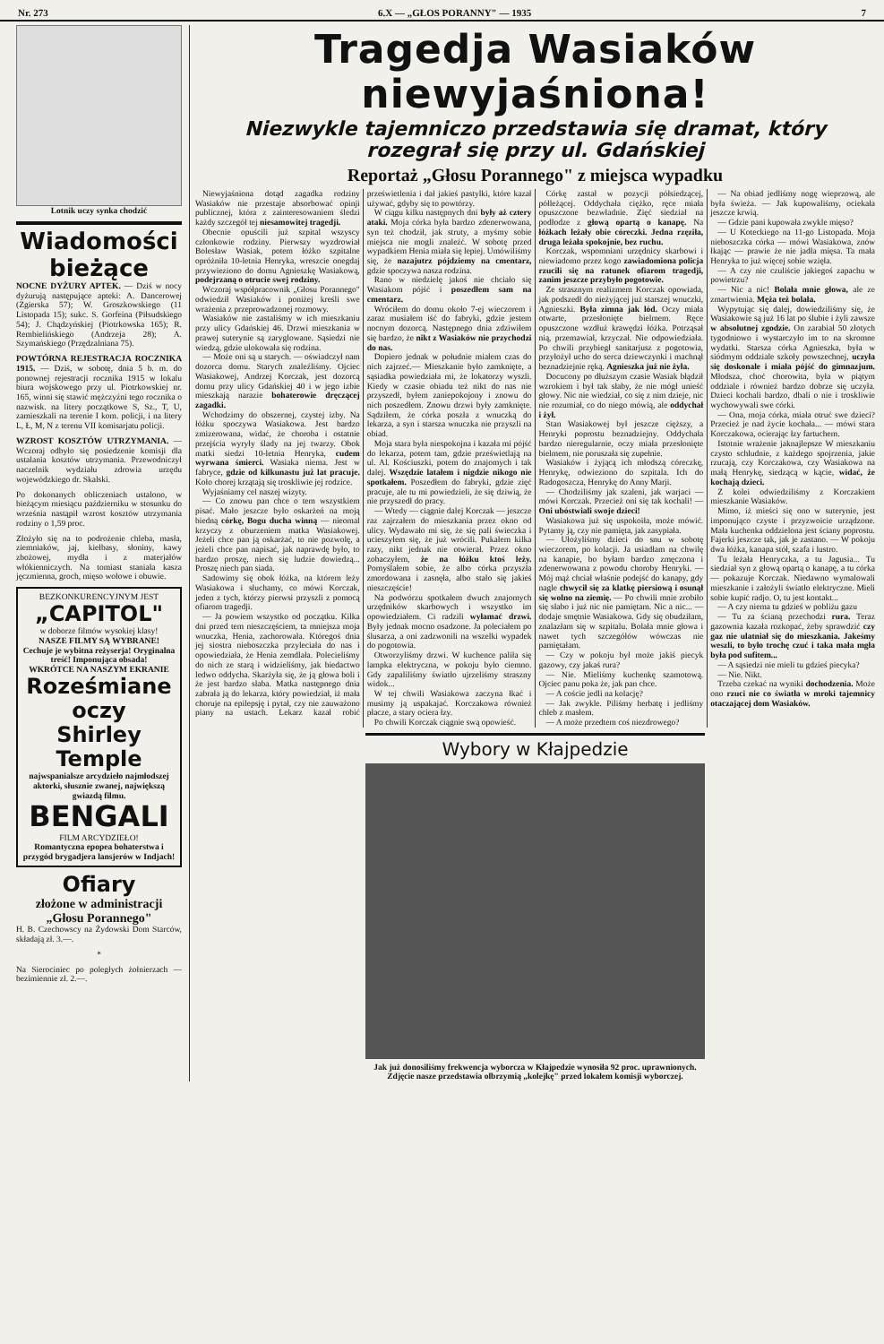Nr. 273 6.X — „GŁOS PORANNY" — 1935 7
Lotnik uczy synka chodzić
Wiadomości bieżące
NOCNE DYŻURY APTEK. — Dziś w nocy dyżurują następujące apteki: A. Dancerowej (Zgierska 57); W. Groszkowskiego (11 Listopada 15); sukc. S. Gorfeina (Piłsudskiego 54); J. Chądzyńskiej (Piotrkowska 165); R. Rembielińskiego (Andrzeja 28); A. Szymańskiego (Przędzalniana 75).
POWTÓRNA REJESTRACJA ROCZNIKA 1915. — Dziś, w sobotę, dnia 5 b. m. do ponownej rejestracji rocznika 1915 w lokalu biura wojskowego przy ul. Piotrkowskiej nr. 165, winni się stawić mężczyźni tego rocznika o nazwisk. na litery początkowe S, Sz., T, U, zamieszkali na terenie I kom. policji, i na litery L, Ł, M, N z terenu VII komisarjatu policji.
WZROST KOSZTÓW UTRZYMANIA. — Wczoraj odbyło się posiedzenie komisji dla ustalania kosztów utrzymania. Przewodniczył naczelnik wydziału zdrowia urzędu wojewódzkiego dr. Skalski.
Po dokonanych obliczeniach ustalono, w bieżącym miesiącu październiku w stosunku do września nastąpił wzrost kosztów utrzymania rodziny o 1,59 proc.
Złożyło się na to podrożenie chleba, masła, ziemniaków, jaj, kiełbasy, słoniny, kawy zbożowej, mydła i z materjałów włókienniczych. Na tomiast staniała kasza jęczmienna, groch, mięso wołowe i obuwie.
BEZKONKURENCYJNYM JEST
„CAPITOL"
w doborze filmów wysokiej klasy!
NASZE FILMY SĄ WYBRANE!
Cechuje je wybitna reżyserja! Oryginalna treść! Imponująca obsada!
WKRÓTCE NA NASZYM EKRANIE
Roześmiane oczy
Shirley Temple
najwspanialsze arcydzieło najmłodszej aktorki, słusznie zwanej, największą gwiazdą filmu.
BENGALI
FILM ARCYDZIEŁO!
Romantyczna epopea bohaterstwa i przygód brygadjera lansjerów w Indjach!
Ofiary
złożone w administracji „Głosu Porannego"
H. B. Czechowscy na Żydowski Dom Starców, składają zł. 3.—.
*
Na Sierociniec po poległych żołnierzach — bezimiennie zł. 2.—.
Tragedja Wasiaków niewyjaśniona!
Niezwykle tajemniczo przedstawia się dramat, który rozegrał się przy ul. Gdańskiej
Reportaż „Głosu Porannego" z miejsca wypadku
Niewyjaśniona dotąd zagadka rodziny Wasiaków nie przestaje absorbować opinji publicznej, która z zainteresowaniem śledzi każdy szczegół tej niesamowitej tragedji.
Obecnie opuścili już szpital wszyscy członkowie rodziny. Pierwszy wyzdrowiał Bolesław Wasiak, potem łóżko szpitalne opróżniła 10-letnia Henryka, wreszcie onegdaj przywieziono do domu Agnieszkę Wasiakową, podejrzaną o otrucie swej rodziny.
Wczoraj współpracownik „Głosu Porannego" odwiedził Wasiaków i poniżej kreśli swe wrażenia z przeprowadzonej rozmowy.
Wasiaków nie zastaliśmy w ich mieszkaniu przy ulicy Gdańskiej 46. Drzwi mieszkania w prawej suterynie są zaryglowane. Sąsiedzi nie wiedzą, gdzie ulokowała się rodzina.
— Może oni są u starych. — oświadczył nam dozorca domu. Starych znaleźliśmy. Ojciec Wasiakowej, Andrzej Korczak, jest dozorcą domu przy ulicy Gdańskiej 40 i w jego izbie mieszkają narazie bohaterowie dręczącej zagadki.
Wchodzimy do obszernej, czystej izby. Na łóżku spoczywa Wasiakowa. Jest bardzo zmizerowana, widać, że choroba i ostatnie przejścia wyryły ślady na jej twarzy. Obok matki siedzi 10-letnia Henryka, cudem wyrwana śmierci. Wasiaka niema. Jest w fabryce, gdzie od kilkunastu już lat pracuje. Koło chorej krzątają się troskliwie jej rodzice.
Wyjaśniamy cel naszej wizyty.
— Co znowu pan chce o tem wszystkiem pisać. Mało jeszcze było oskarżeń na moją biedną córkę, Bogu ducha winną — nieomal krzyczy z oburzeniem matka Wasiakowej. Jeżeli chce pan ją oskarżać, to nie pozwolę, a jeżeli chce pan napisać, jak naprawdę było, to bardzo proszę, niech się ludzie dowiedzą... Proszę niech pan siada.
Sadowimy się obok łóżka, na którem leży Wasiakowa i słuchamy, co mówi Korczak, jeden z tych, którzy pierwsi przyszli z pomocą ofiarom tragedji.
— Ja powiem wszystko od początku. Kilka dni przed tem nieszczęściem, ta mniejsza moja wnuczka, Henia, zachorowała. Któregoś dnia jej siostra nieboszczka przyleciała do nas i opowiedziała, że Henia zemdlała. Polecieliśmy do nich ze starą i widzieliśmy, jak biedactwo ledwo oddycha. Skarżyła się, że ją głowa boli i że jest bardzo słaba. Matka następnego dnia zabrała ją do lekarza, który powiedział, iż mała choruje na epilepsję i pytał, czy nie zauważono piany na ustach. Lekarz kazał robić prześwietlenia i dał jakieś pastylki, które kazał używać, gdyby się to powtórzy.
W ciągu kilku następnych dni były aż cztery ataki. Moja córka była bardzo zdenerwowana, syn też chodził, jak struty, a myśmy sobie miejsca nie mogli znaleźć. W sobotę przed wypadkiem Henia miała się lepiej. Umówiliśmy się, że nazajutrz pójdziemy na cmentarz, gdzie spoczywa nasza rodzina.
Rano w niedzielę jakoś nie chciało się Wasiakom pójść i poszedłem sam na cmentarz.
Wróciłem do domu około 7-ej wieczorem i zaraz musiałem iść do fabryki, gdzie jestem nocnym dozorcą. Następnego dnia zdziwiłem się bardzo, że nikt z Wasiaków nie przychodzi do nas.
Dopiero jednak w południe miałem czas do nich zajrzeć.— Mieszkanie było zamknięte, a sąsiadka powiedziała mi, że lokatorzy wyszli. Kiedy w czasie obiadu też nikt do nas nie przyszedł, byłem zaniepokojony i znowu do nich poszedłem. Znowu drzwi były zamknięte. Sądziłem, że córka poszła z wnuczką do lekarza, a syn i starsza wnuczka nie przyszli na obiad.
Moja stara była niespokojna i kazała mi pójść do lekarza, potem tam, gdzie prześwietlają na ul. Al. Kościuszki, potem do znajomych i tak dalej. Wszędzie latałem i nigdzie nikogo nie spotkałem. Poszedłem do fabryki, gdzie zięć pracuje, ale tu mi powiedzieli, że się dziwią, że nie przyszedł do pracy.
— Wtedy — ciągnie dalej Korczak — jeszcze raz zajrzałem do mieszkania przez okno od ulicy. Wydawało mi się, że się pali świeczka i ucieszyłem się, że już wrócili. Pukałem kilka razy, nikt jednak nie otwierał. Przez okno zobaczyłem, że na łóżku ktoś leży. Pomyślałem sobie, że albo córka przyszła zmordowana i zasnęła, albo stało się jakieś nieszczęście!
Na podwórzu spotkałem dwuch znajomych urzędników skarbowych i wszystko im opowiedziałem. Ci radzili wyłamać drzwi. Były jednak mocno osadzone. Ja poleciałem po ślusarza, a oni zadzwonili na wszelki wypadek do pogotowia.
Otworzyliśmy drzwi. W kuchence paliła się lampka elektryczna, w pokoju było ciemno. Gdy zapaliliśmy światło ujrzeliśmy straszny widok...
W tej chwili Wasiakowa zaczyna łkać i musimy ją uspakajać. Korczakowa również płacze, a stary ociera łzy.
Po chwili Korczak ciągnie swą opowieść.
Córkę zastał w pozycji półsiedzącej, półleżącej. Oddychała ciężko, ręce miała opuszczone bezwładnie. Zięć siedział na podłodze z głową opartą o kanapę. Na łóżkach leżały obie córeczki. Jedna rzęziła, druga leżała spokojnie, bez ruchu.
Korczak, wspomniani urzędnicy skarbowi i niewiadomo przez kogo zawiadomiona policja rzucili się na ratunek ofiarom tragedji, zanim jeszcze przybyło pogotowie.
Ze strasznym realizmem Korczak opowiada, jak podszedł do nieżyjącej już starszej wnuczki, Agnieszki. Była zimna jak lód. Oczy miała otwarte, przesłonięte bielmem. Ręce opuszczone wzdłuż krawędzi łóżka. Potrząsał nią, przemawiał, krzyczał. Nie odpowiedziała. Po chwili przybiegł sanitarjusz z pogotowia, przyłożył ucho do serca dziewczynki i machnął beznadziejnie ręką. Agnieszka już nie żyła.
Docucony po dłuższym czasie Wasiak błądził wzrokiem i był tak słaby, że nie mógł unieść głowy. Nic nie wiedział, co się z nim dzieje, nic nie rozumiał, co do niego mówią, ale oddychał i żył.
Stan Wasiakowej był jeszcze cięższy, a Henryki poprostu beznadziejny. Oddychała bardzo nieregularnie, oczy miała przesłonięte bielmem, nie poruszała się zupełnie.
Wasiaków i żyjącą ich młodszą córeczkę, Henrykę, odwieziono do szpitala. Ich do Radogoszcza, Henrykę do Anny Marji.
— Chodziliśmy jak szaleni, jak warjaci — mówi Korczak. Przecież oni się tak kochali! — Oni ubóstwiali swoje dzieci!
Wasiakowa już się uspokoiła, może mówić. Pytamy ją, czy nie pamięta, jak zasypiała.
— Ułożyliśmy dzieci do snu w sobotę wieczorem, po kolacji. Ja usiadłam na chwilę na kanapie, bo byłam bardzo zmęczona i zdenerwowana z powodu choroby Henryki. — Mój mąż chciał właśnie podejść do kanapy, gdy nagle chwycił się za klatkę piersiową i osunął się wolno na ziemię. — Po chwili mnie zrobiło się słabo i już nic nie pamiętam. Nic a nic... — dodaje smętnie Wasiakowa. Gdy się obudziłam, znalazłam się w szpitalu. Bolała mnie głowa i nawet tych szczegółów wówczas nie pamiętałam.
— Czy w pokoju był może jakiś piecyk gazowy, czy jakaś rura?
— Nie. Mieliśmy kuchenkę szamotową. Ojciec panu poka że, jak pan chce.
— A coście jedli na kolację?
— Jak zwykle. Piliśmy herbatę i jedliśmy chleb z masłem.
— A może przedtem coś niezdrowego?
— Na obiad jedliśmy nogę wieprzową, ale była świeża. — Jak kupowaliśmy, ociekała jeszcze krwią.
— Gdzie pani kupowała zwykle mięso?
— U Koteckiego na 11-go Listopada. Moja nieboszczka córka — mówi Wasiakowa, znów łkając — prawie że nie jadła mięsa. Ta mała Henryka to już więcej sobie wzięła.
— A czy nie czuliście jakiegoś zapachu w powietrzu?
— Nic a nic! Bolała mnie głowa, ale ze zmartwienia. Męża też bolała.
Wypytując się dalej, dowiedziliśmy się, że Wasiakowie są już 16 lat po ślubie i żyli zawsze w absolutnej zgodzie. On zarabiał 50 złotych tygodniowo i wystarczyło im to na skromne wydatki. Starsza córka Agnieszka, była w siódmym oddziale szkoły powszechnej, uczyła się doskonale i miała pójść do gimnazjum. Młodsza, choć chorowita, była w piątym oddziale i również bardzo dobrze się uczyła. Dzieci kochali bardzo, dbali o nie i troskliwie wychowywali swe córki.
— Ona, moja córka, miała otruć swe dzieci? Przecież je nad życie kochała... — mówi stara Korczakowa, ocierając łzy fartuchem.
Istotnie wrażenie jaknajlepsze W mieszkaniu czysto schludnie, z każdego spojrzenia, jakie rzucają, czy Korczakowa, czy Wasiakowa na małą Henrykę, siedzącą w kącie, widać, że kochają dzieci.
Z kolei odwiedziliśmy z Korczakiem mieszkanie Wasiaków.
Mimo, iż mieści się ono w suterynie, jest imponująco czyste i przyzwoicie urządzone. Mała kuchenka oddzielona jest ściany poprostu. Fajerki jeszcze tak, jak je zastano. — W pokoju dwa łóżka, kanapa stół, szafa i lustro.
Tu leżała Henryczka, a tu Jagusia... Tu siedział syn z głową opartą o kanapę, a tu córka — pokazuje Korczak. Niedawno wymalowali mieszkanie i założyli światło elektryczne. Mieli sobie kupić radjo. O, tu jest kontakt...
— A czy niema tu gdzieś w pobliżu gazu
— Tu za ścianą przechodzi rura. Teraz gazownia kazała rozkopać, żeby sprawdzić czy gaz nie ulatniał się do mieszkania. Jakeśmy weszli, to było trochę czuć i taka mała mgła była pod sufitem...
— A sąsiedzi nie mieli tu gdzieś piecyka?
— Nie. Nikt.
Trzeba czekać na wyniki dochodzenia. Może ono rzuci nie co światła w mroki tajemnicy otaczającej dom Wasiaków.
Wybory w Kłajpedzie
Jak już donosiliśmy frekwencja wyborcza w Kłajpedzie wynosiła 92 proc. uprawnionych. Zdjęcie nasze przedstawia olbrzymią „kolejkę" przed lokalem komisji wyborczej.